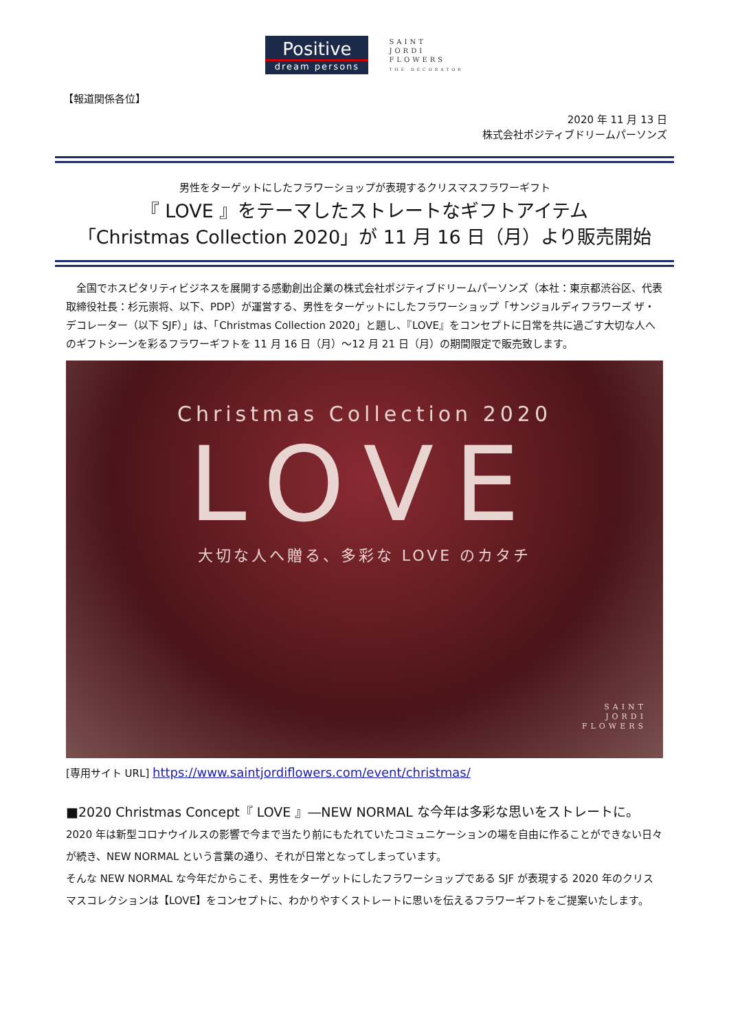Positive
dream persons
SAINT
JORDI
FLOWERS
THE DECORATOR
【報道関係各位】
2020 年 11 月 13 日
株式会社ポジティブドリームパーソンズ
男性をターゲットにしたフラワーショップが表現するクリスマスフラワーギフト
『 LOVE 』をテーマしたストレートなギフトアイテム
「Christmas Collection 2020」が 11 月 16 日（月）より販売開始
全国でホスピタリティビジネスを展開する感動創出企業の株式会社ポジティブドリームパーソンズ（本社：東京都渋谷区、代表取締役社長：杉元崇将、以下、PDP）が運営する、男性をターゲットにしたフラワーショップ「サンジョルディフラワーズ ザ・デコレーター（以下 SJF）」は、「Christmas Collection 2020」と題し、『LOVE』をコンセプトに日常を共に過ごす大切な人へのギフトシーンを彩るフラワーギフトを 11 月 16 日（月）～12 月 21 日（月）の期間限定で販売致します。
Christmas Collection 2020
LOVE
大切な人へ贈る、多彩な LOVE のカタチ
SAINT
JORDI
FLOWERS
[専用サイト URL] https://www.saintjordiflowers.com/event/christmas/
■2020 Christmas Concept『 LOVE 』―NEW NORMAL な今年は多彩な思いをストレートに。
2020 年は新型コロナウイルスの影響で今まで当たり前にもたれていたコミュニケーションの場を自由に作ることができない日々が続き、NEW NORMAL という言葉の通り、それが日常となってしまっています。
そんな NEW NORMAL な今年だからこそ、男性をターゲットにしたフラワーショップである SJF が表現する 2020 年のクリスマスコレクションは【LOVE】をコンセプトに、わかりやすくストレートに思いを伝えるフラワーギフトをご提案いたします。